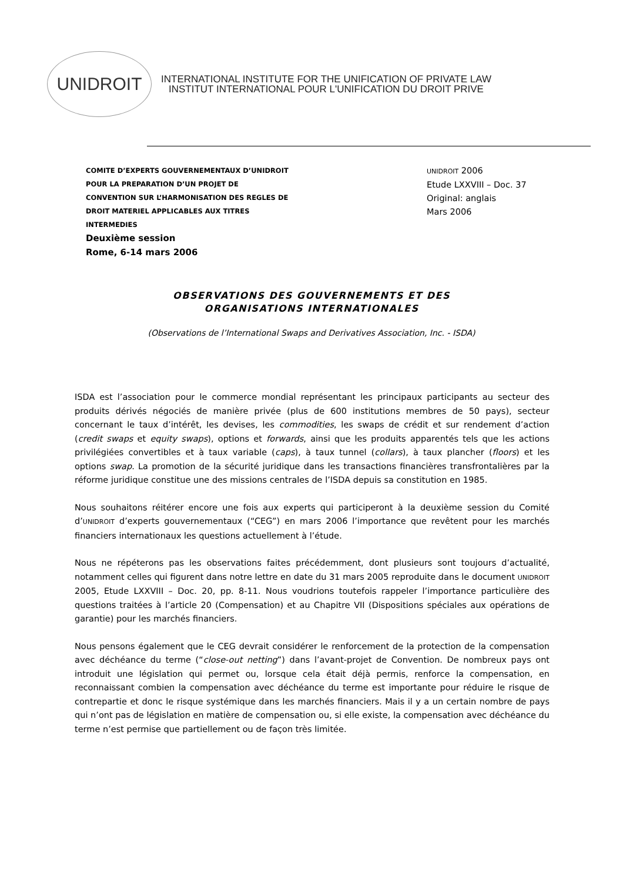UNIDROIT
INTERNATIONAL INSTITUTE FOR THE UNIFICATION OF PRIVATE LAW
INSTITUT INTERNATIONAL POUR L'UNIFICATION DU DROIT PRIVE
COMITE D’EXPERTS GOUVERNEMENTAUX D’UNIDROIT
POUR LA PREPARATION D’UN PROJET DE
CONVENTION SUR L’HARMONISATION DES REGLES DE
DROIT MATERIEL APPLICABLES AUX TITRES
INTERMEDIES
Deuxième session
Rome, 6-14 mars 2006
UNIDROIT 2006
Etude LXXVIII – Doc. 37
Original: anglais
Mars 2006
OBSERVATIONS DES GOUVERNEMENTS ET DES
ORGANISATIONS INTERNATIONALES
(Observations de l’International Swaps and Derivatives Association, Inc. - ISDA)
ISDA est l’association pour le commerce mondial représentant les principaux participants au secteur des produits dérivés négociés de manière privée (plus de 600 institutions membres de 50 pays), secteur concernant le taux d’intérêt, les devises, les commodities, les swaps de crédit et sur rendement d’action (credit swaps et equity swaps), options et forwards, ainsi que les produits apparentés tels que les actions privilégiées convertibles et à taux variable (caps), à taux tunnel (collars), à taux plancher (floors) et les options swap. La promotion de la sécurité juridique dans les transactions financières transfrontalières par la réforme juridique constitue une des missions centrales de l’ISDA depuis sa constitution en 1985.
Nous souhaitons réitérer encore une fois aux experts qui participeront à la deuxième session du Comité d’UNIDROIT d’experts gouvernementaux (“CEG”) en mars 2006 l’importance que revêtent pour les marchés financiers internationaux les questions actuellement à l’étude.
Nous ne répéterons pas les observations faites précédemment, dont plusieurs sont toujours d’actualité, notamment celles qui figurent dans notre lettre en date du 31 mars 2005 reproduite dans le document UNIDROIT 2005, Etude LXXVIII – Doc. 20, pp. 8-11. Nous voudrions toutefois rappeler l’importance particulière des questions traitées à l’article 20 (Compensation) et au Chapitre VII (Dispositions spéciales aux opérations de garantie) pour les marchés financiers.
Nous pensons également que le CEG devrait considérer le renforcement de la protection de la compensation avec déchéance du terme (“close-out netting”) dans l’avant-projet de Convention. De nombreux pays ont introduit une législation qui permet ou, lorsque cela était déjà permis, renforce la compensation, en reconnaissant combien la compensation avec déchéance du terme est importante pour réduire le risque de contrepartie et donc le risque systémique dans les marchés financiers. Mais il y a un certain nombre de pays qui n’ont pas de législation en matière de compensation ou, si elle existe, la compensation avec déchéance du terme n’est permise que partiellement ou de façon très limitée.